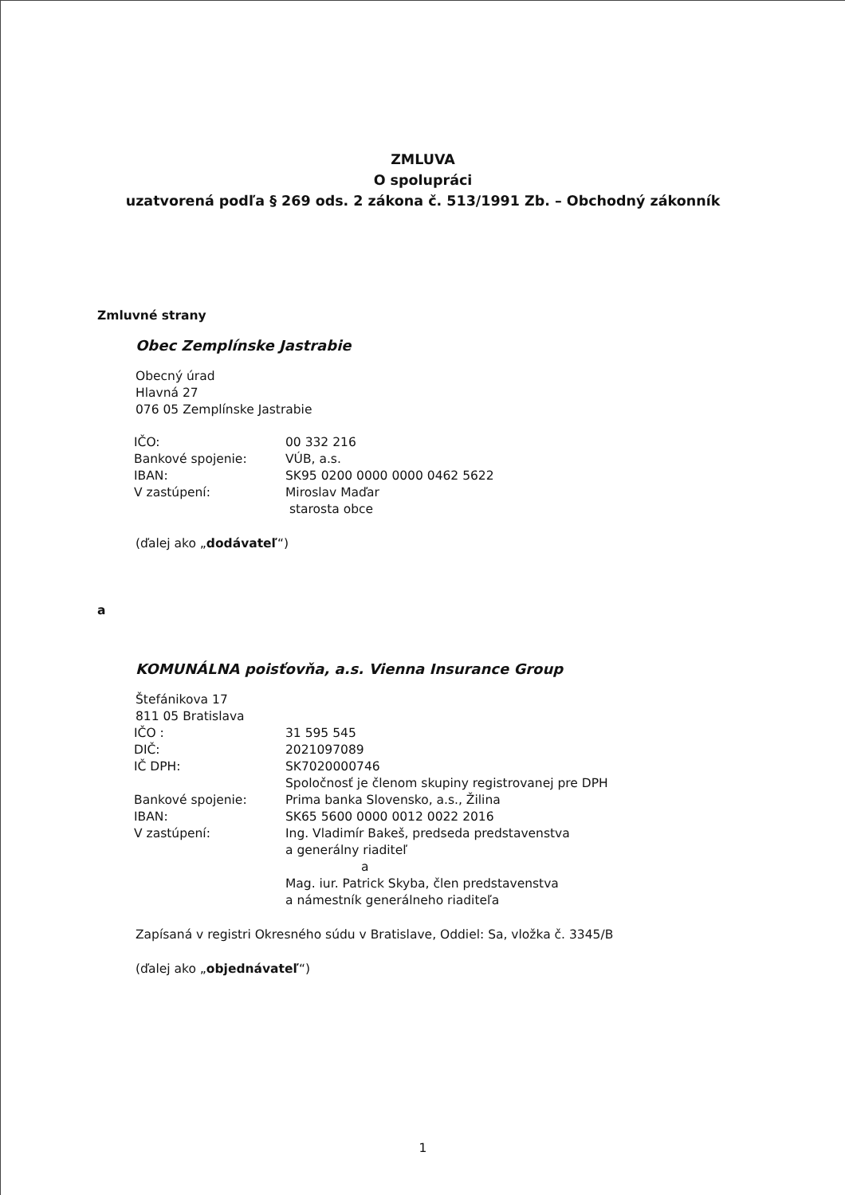ZMLUVA
O spolupráci
uzatvorená podľa § 269 ods. 2 zákona č. 513/1991 Zb. – Obchodný zákonník
Zmluvné strany
Obec Zemplínske Jastrabie
Obecný úrad
Hlavná 27
076 05 Zemplínske Jastrabie
| IČO: | 00 332 216 |
| Bankové spojenie: | VÚB, a.s. |
| IBAN: | SK95 0200 0000 0000 0462 5622 |
| V zastúpení: | Miroslav Maďar starosta obce |
(ďalej ako „dodávateľ“)
a
KOMUNÁLNA poisťovňa, a.s. Vienna Insurance Group
Štefánikova 17
811 05 Bratislava
| IČO : | 31 595 545 |
| DIČ: | 2021097089 |
| IČ DPH: | SK7020000746 Spoločnosť je členom skupiny registrovanej pre DPH |
| Bankové spojenie: | Prima banka Slovensko, a.s., Žilina |
| IBAN: | SK65 5600 0000 0012 0022 2016 |
| V zastúpení: | Ing. Vladimír Bakeš, predseda predstavenstva a generálny riaditeľ a Mag. iur. Patrick Skyba, člen predstavenstva a námestník generálneho riaditeľa |
Zapísaná v registri Okresného súdu v Bratislave, Oddiel: Sa, vložka č. 3345/B
(ďalej ako „objednávateľ“)
1